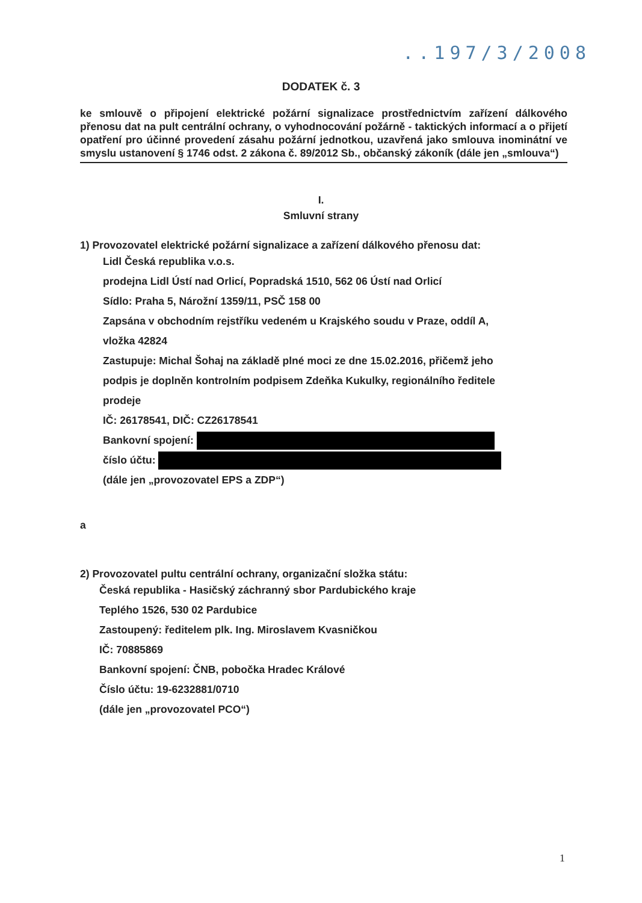..197/3/2008
DODATEK č. 3
ke smlouvě o připojení elektrické požární signalizace prostřednictvím zařízení dálkového přenosu dat na pult centrální ochrany, o vyhodnocování požárně - taktických informací a o přijetí opatření pro účinné provedení zásahu požární jednotkou, uzavřená jako smlouva inominátní ve smyslu ustanovení § 1746 odst. 2 zákona č. 89/2012 Sb., občanský zákoník (dále jen „smlouva“)
I.
Smluvní strany
1) Provozovatel elektrické požární signalizace a zařízení dálkového přenosu dat:
Lidl Česká republika v.o.s.
prodejna Lidl Ústí nad Orlicí, Popradská 1510, 562 06 Ústí nad Orlicí
Sídlo: Praha 5, Nárožní 1359/11, PSČ 158 00
Zapsána v obchodním rejstříku vedeném u Krajského soudu v Praze, oddíl A,
vložka 42824
Zastupuje: Michal Šohaj na základě plné moci ze dne 15.02.2016, přičemž jeho
podpis je doplněn kontrolním podpisem Zdeňka Kukulky, regionálního ředitele
prodeje
IČ: 26178541, DIČ: CZ26178541
Bankovní spojení:
číslo účtu:
(dále jen „provozovatel EPS a ZDP“)
a
2) Provozovatel pultu centrální ochrany, organizační složka státu:
Česká republika - Hasičský záchranný sbor Pardubického kraje
Teplého 1526, 530 02 Pardubice
Zastoupený: ředitelem plk. Ing. Miroslavem Kvasničkou
IČ: 70885869
Bankovní spojení: ČNB, pobočka Hradec Králové
Číslo účtu: 19-6232881/0710
(dále jen „provozovatel PCO“)
1